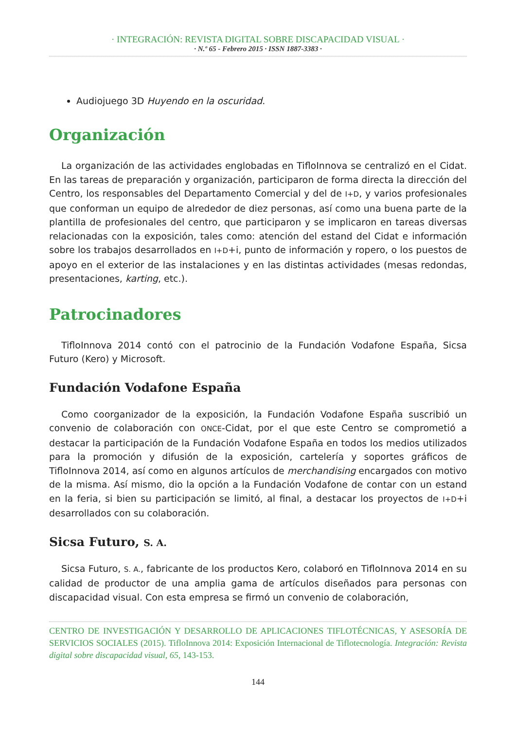· INTEGRACIÓN: REVISTA DIGITAL SOBRE DISCAPACIDAD VISUAL ·
· N.º 65 - Febrero 2015 · ISSN 1887-3383 ·
Audiojuego 3D Huyendo en la oscuridad.
Organización
La organización de las actividades englobadas en TifloInnova se centralizó en el Cidat. En las tareas de preparación y organización, participaron de forma directa la dirección del Centro, los responsables del Departamento Comercial y del de I+D, y varios profesionales que conforman un equipo de alrededor de diez personas, así como una buena parte de la plantilla de profesionales del centro, que participaron y se implicaron en tareas diversas relacionadas con la exposición, tales como: atención del estand del Cidat e información sobre los trabajos desarrollados en I+D+i, punto de información y ropero, o los puestos de apoyo en el exterior de las instalaciones y en las distintas actividades (mesas redondas, presentaciones, karting, etc.).
Patrocinadores
TifloInnova 2014 contó con el patrocinio de la Fundación Vodafone España, Sicsa Futuro (Kero) y Microsoft.
Fundación Vodafone España
Como coorganizador de la exposición, la Fundación Vodafone España suscribió un convenio de colaboración con ONCE-Cidat, por el que este Centro se comprometió a destacar la participación de la Fundación Vodafone España en todos los medios utilizados para la promoción y difusión de la exposición, cartelería y soportes gráficos de TifloInnova 2014, así como en algunos artículos de merchandising encargados con motivo de la misma. Así mismo, dio la opción a la Fundación Vodafone de contar con un estand en la feria, si bien su participación se limitó, al final, a destacar los proyectos de I+D+i desarrollados con su colaboración.
Sicsa Futuro, S. A.
Sicsa Futuro, S. A., fabricante de los productos Kero, colaboró en TifloInnova 2014 en su calidad de productor de una amplia gama de artículos diseñados para personas con discapacidad visual. Con esta empresa se firmó un convenio de colaboración,
CENTRO DE INVESTIGACIÓN Y DESARROLLO DE APLICACIONES TIFLOTÉCNICAS, Y ASESORÍA DE SERVICIOS SOCIALES (2015). TifloInnova 2014: Exposición Internacional de Tiflotecnología. Integración: Revista digital sobre discapacidad visual, 65, 143-153.
144